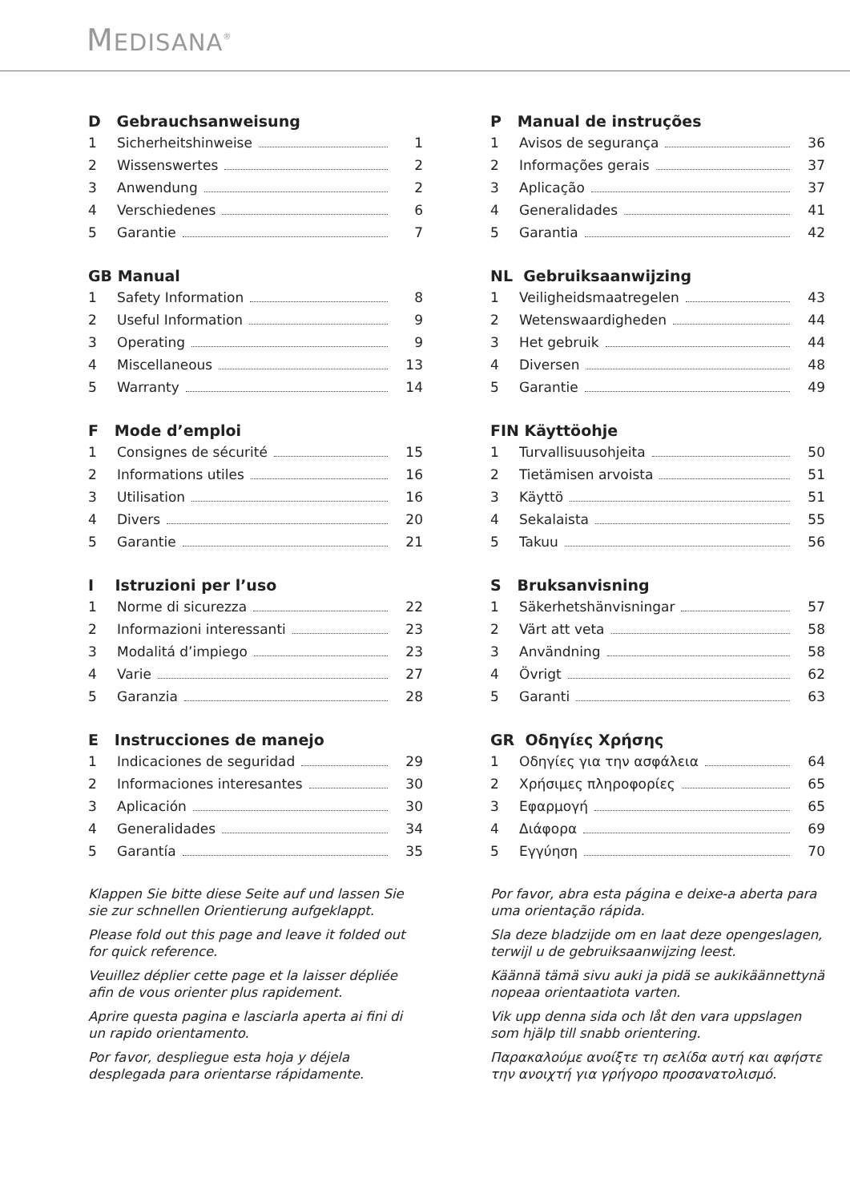MEDISANA<sup>®</sup>
D Gebrauchsanweisung
1 Sicherheitshinweise 1
2 Wissenswertes 2
3 Anwendung 2
4 Verschiedenes 6
5 Garantie 7
GB Manual
1 Safety Information 8
2 Useful Information 9
3 Operating 9
4 Miscellaneous 13
5 Warranty 14
F Mode d’emploi
1 Consignes de sécurité 15
2 Informations utiles 16
3 Utilisation 16
4 Divers 20
5 Garantie 21
I Istruzioni per l’uso
1 Norme di sicurezza 22
2 Informazioni interessanti 23
3 Modalitá d’impiego 23
4 Varie 27
5 Garanzia 28
E Instrucciones de manejo
1 Indicaciones de seguridad 29
2 Informaciones interesantes 30
3 Aplicación 30
4 Generalidades 34
5 Garantía 35
Klappen Sie bitte diese Seite auf und lassen Sie sie zur schnellen Orientierung aufgeklappt.
Please fold out this page and leave it folded out for quick reference.
Veuillez déplier cette page et la laisser dépliée afin de vous orienter plus rapidement.
Aprire questa pagina e lasciarla aperta ai fini di un rapido orientamento.
Por favor, despliegue esta hoja y déjela desplegada para orientarse rápidamente.
P Manual de instruções
1 Avisos de segurança 36
2 Informações gerais 37
3 Aplicação 37
4 Generalidades 41
5 Garantia 42
NL Gebruiksaanwijzing
1 Veiligheidsmaatregelen 43
2 Wetenswaardigheden 44
3 Het gebruik 44
4 Diversen 48
5 Garantie 49
FIN Käyttöohje
1 Turvallisuusohjeita 50
2 Tietämisen arvoista 51
3 Käyttö 51
4 Sekalaista 55
5 Takuu 56
S Bruksanvisning
1 Säkerhetshänvisningar 57
2 Värt att veta 58
3 Användning 58
4 Övrigt 62
5 Garanti 63
GR Οδηγίες Χρήσης
1 Οδηγίες για την ασφάλεια 64
2 Χρήσιμες πληροφορίες 65
3 Εφαρμογή 65
4 Διάφορα 69
5 Εγγύηση 70
Por favor, abra esta página e deixe-a aberta para uma orientação rápida.
Sla deze bladzijde om en laat deze opengeslagen, terwijl u de gebruiksaanwijzing leest.
Käännä tämä sivu auki ja pidä se aukikäännettynä nopeaa orientaatiota varten.
Vik upp denna sida och låt den vara uppslagen som hjälp till snabb orientering.
Παρακαλούμε ανοίξτε τη σελίδα αυτή και αφήστε την ανοιχτή για γρήγορο προσανατολισμό.